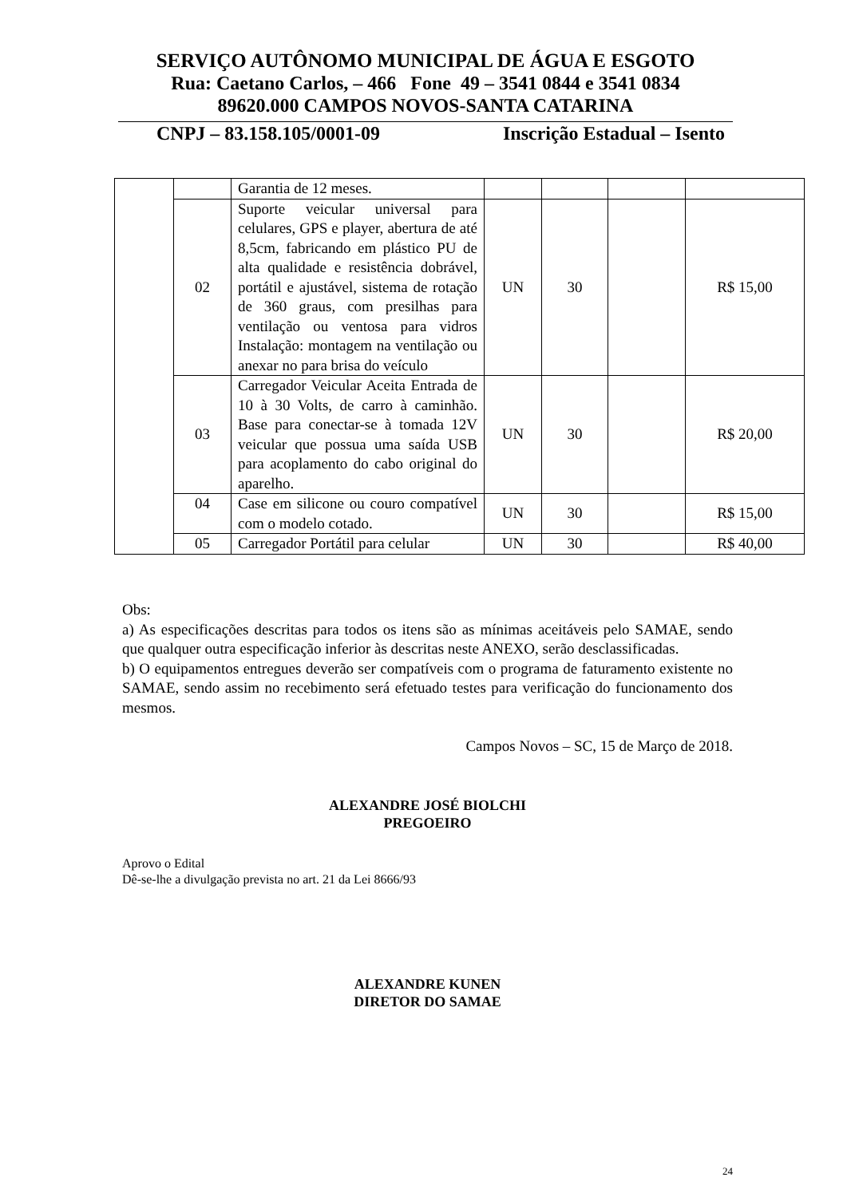SERVIÇO AUTÔNOMO MUNICIPAL DE ÁGUA E ESGOTO
Rua: Caetano Carlos, – 466 Fone 49 – 3541 0844 e 3541 0834
89620.000 CAMPOS NOVOS-SANTA CATARINA
CNPJ – 83.158.105/0001-09 Inscrição Estadual – Isento
| | | Garantia de 12 meses. | | | | |
| | 02 | Suporte veicular universal para celulares, GPS e player, abertura de até 8,5cm, fabricando em plástico PU de alta qualidade e resistência dobrável, portátil e ajustável, sistema de rotação de 360 graus, com presilhas para ventilação ou ventosa para vidros Instalação: montagem na ventilação ou anexar no para brisa do veículo | UN | 30 | | R$ 15,00 |
| | 03 | Carregador Veicular Aceita Entrada de 10 à 30 Volts, de carro à caminhão. Base para conectar-se à tomada 12V veicular que possua uma saída USB para acoplamento do cabo original do aparelho. | UN | 30 | | R$ 20,00 |
| | 04 | Case em silicone ou couro compatível com o modelo cotado. | UN | 30 | | R$ 15,00 |
| | 05 | Carregador Portátil para celular | UN | 30 | | R$ 40,00 |
Obs:
a) As especificações descritas para todos os itens são as mínimas aceitáveis pelo SAMAE, sendo que qualquer outra especificação inferior às descritas neste ANEXO, serão desclassificadas.
b) O equipamentos entregues deverão ser compatíveis com o programa de faturamento existente no SAMAE, sendo assim no recebimento será efetuado testes para verificação do funcionamento dos mesmos.
Campos Novos – SC, 15 de Março de 2018.
ALEXANDRE JOSÉ BIOLCHI
PREGOEIRO
Aprovo o Edital
Dê-se-lhe a divulgação prevista no art. 21 da Lei 8666/93
ALEXANDRE KUNEN
DIRETOR DO SAMAE
24